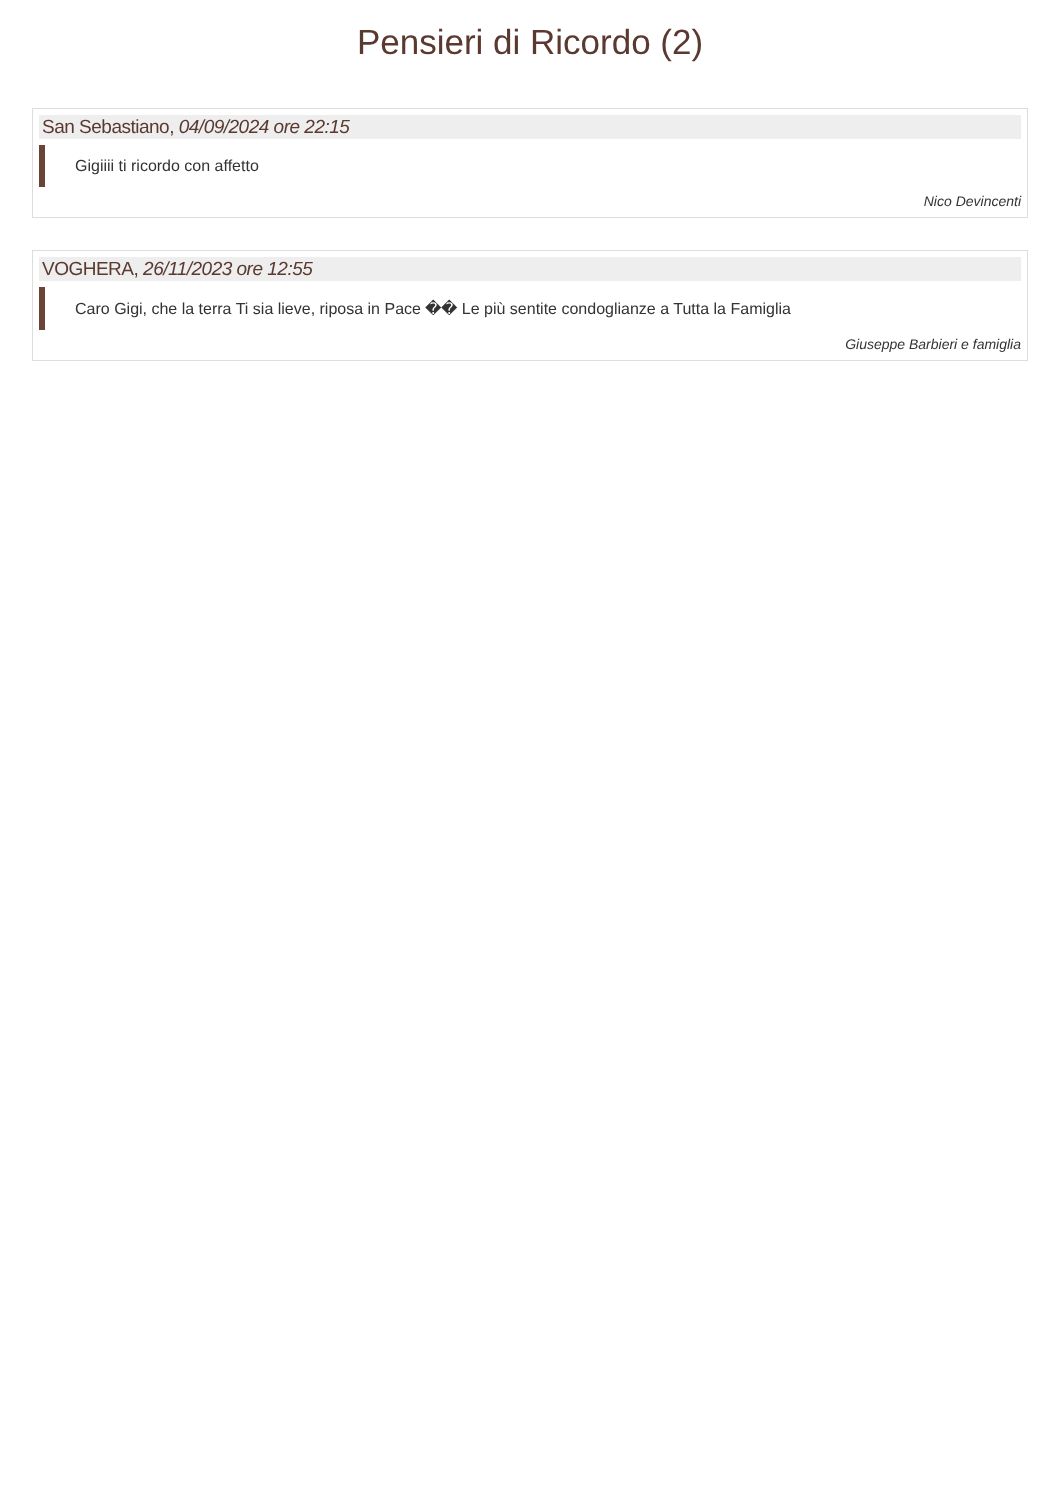Pensieri di Ricordo (2)
San Sebastiano, 04/09/2024 ore 22:15
Gigiiii ti ricordo con affetto
Nico Devincenti
VOGHERA, 26/11/2023 ore 12:55
Caro Gigi, che la terra Ti sia lieve, riposa in Pace �� Le più sentite condoglianze a Tutta la Famiglia
Giuseppe Barbieri e famiglia